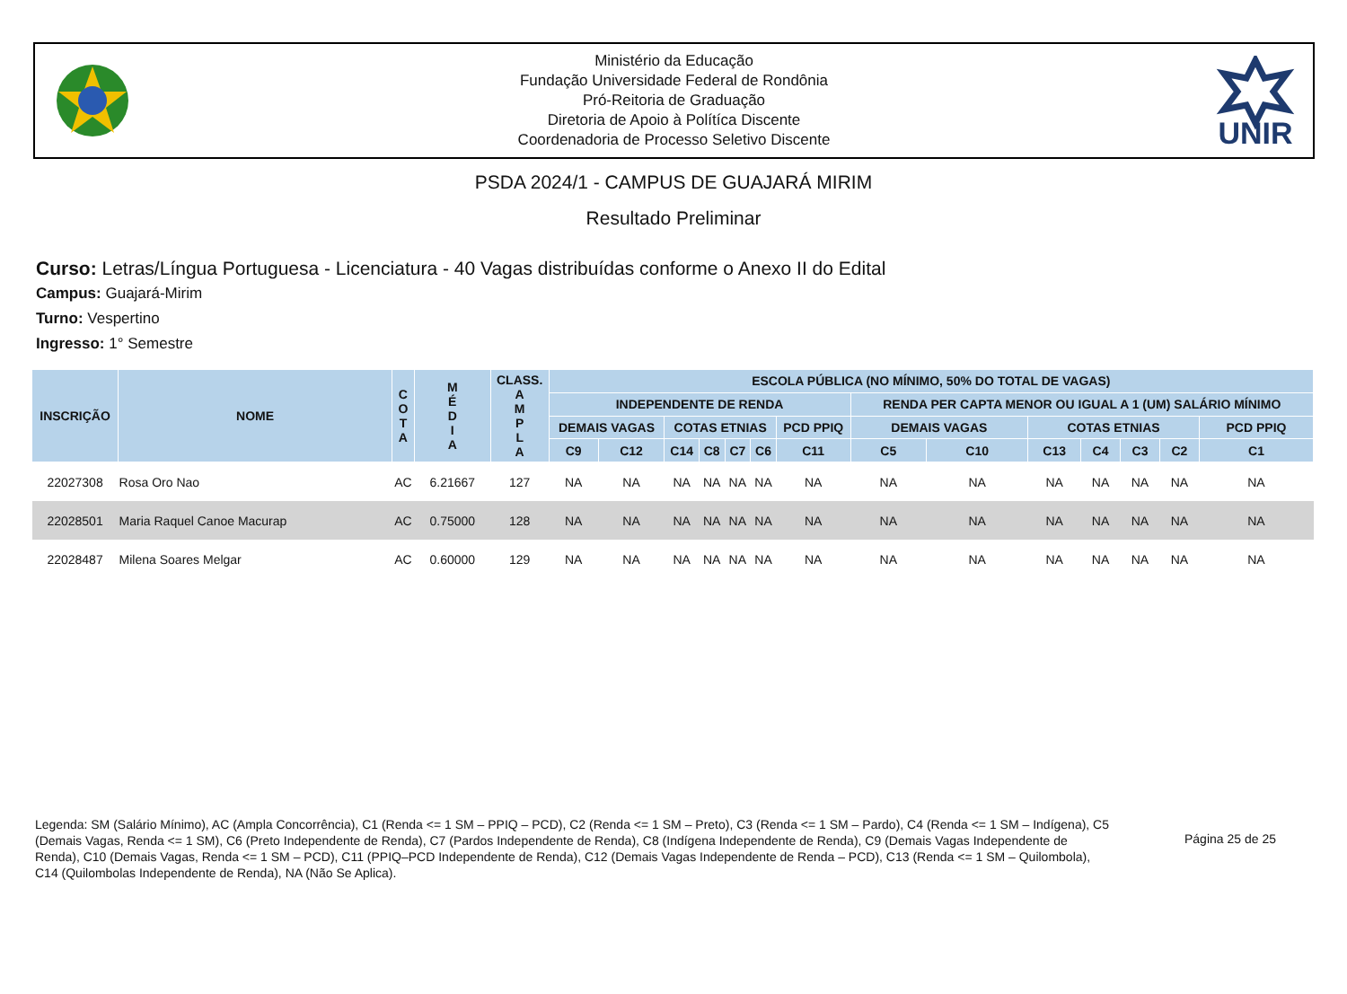Ministério da Educação
Fundação Universidade Federal de Rondônia
Pró-Reitoria de Graduação
Diretoria de Apoio à Polítíca Discente
Coordenadoria de Processo Seletivo Discente
UNIR
PSDA 2024/1 - CAMPUS DE GUAJARÁ MIRIM
Resultado Preliminar
Curso: Letras/Língua Portuguesa - Licenciatura - 40 Vagas distribuídas conforme o Anexo II do Edital
Campus: Guajará-Mirim
Turno: Vespertino
Ingresso: 1° Semestre
| INSCRIÇÃO | NOME | C O T A | M É D I A | CLASS. A M P L A | ESCOLA PÚBLICA (NO MÍNIMO, 50% DO TOTAL DE VAGAS) | | | | | | | | | | | | | |
| --- | --- | --- | --- | --- | --- | --- | --- | --- | --- | --- | --- | --- | --- | --- | --- | --- | --- | --- |
| | | | | | INDEPENDENTE DE RENDA | | | | | | | RENDA PER CAPTA MENOR OU IGUAL A 1 (UM) SALÁRIO MÍNIMO | | | | | | |
| | | | | | DEMAIS VAGAS | | COTAS ETNIAS | | | | PCD PPIQ | DEMAIS VAGAS | | COTAS ETNIAS | | | | PCD PPIQ |
| | | | | | C9 | C12 | C14 | C8 | C7 | C6 | C11 | C5 | C10 | C13 | C4 | C3 | C2 | C1 |
| 22027308 | Rosa Oro Nao | AC | 6.21667 | 127 | NA | NA | NA | NA | NA | NA | NA | NA | NA | NA | NA | NA | NA | NA |
| 22028501 | Maria Raquel Canoe Macurap | AC | 0.75000 | 128 | NA | NA | NA | NA | NA | NA | NA | NA | NA | NA | NA | NA | NA | NA |
| 22028487 | Milena Soares Melgar | AC | 0.60000 | 129 | NA | NA | NA | NA | NA | NA | NA | NA | NA | NA | NA | NA | NA | NA |
Legenda: SM (Salário Mínimo), AC (Ampla Concorrência), C1 (Renda <= 1 SM – PPIQ – PCD), C2 (Renda <= 1 SM – Preto), C3 (Renda <= 1 SM – Pardo), C4 (Renda <= 1 SM – Indígena), C5 (Demais Vagas, Renda <= 1 SM), C6 (Preto Independente de Renda), C7 (Pardos Independente de Renda), C8 (Indígena Independente de Renda), C9 (Demais Vagas Independente de Renda), C10 (Demais Vagas, Renda <= 1 SM – PCD), C11 (PPIQ–PCD Independente de Renda), C12 (Demais Vagas Independente de Renda – PCD), C13 (Renda <= 1 SM – Quilombola), C14 (Quilombolas Independente de Renda), NA (Não Se Aplica).
Página 25 de 25